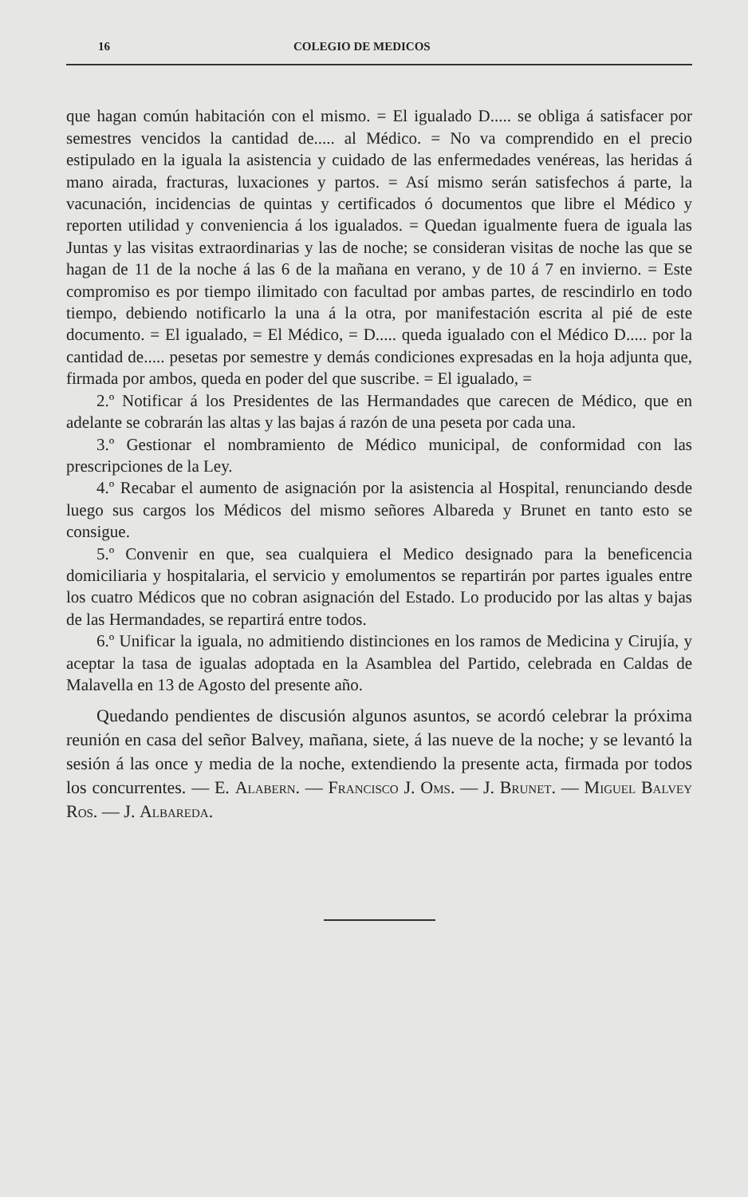16 COLEGIO DE MEDICOS
que hagan común habitación con el mismo. = El igualado D..... se obliga á satisfacer por semestres vencidos la cantidad de..... al Médico. = No va comprendido en el precio estipulado en la iguala la asistencia y cuidado de las enfermedades venéreas, las heridas á mano airada, fracturas, luxaciones y partos. = Así mismo serán satisfechos á parte, la vacunación, incidencias de quintas y certificados ó documentos que libre el Médico y reporten utilidad y conveniencia á los igualados. = Quedan igualmente fuera de iguala las Juntas y las visitas extraordinarias y las de noche; se consideran visitas de noche las que se hagan de 11 de la noche á las 6 de la mañana en verano, y de 10 á 7 en invierno. = Este compromiso es por tiempo ilimitado con facultad por ambas partes, de rescindirlo en todo tiempo, debiendo notificarlo la una á la otra, por manifestación escrita al pié de este documento. = El igualado, = El Médico, = D..... queda igualado con el Médico D..... por la cantidad de..... pesetas por semestre y demás condiciones expresadas en la hoja adjunta que, firmada por ambos, queda en poder del que suscribe. = El igualado, =
2.º Notificar á los Presidentes de las Hermandades que carecen de Médico, que en adelante se cobrarán las altas y las bajas á razón de una peseta por cada una.
3.º Gestionar el nombramiento de Médico municipal, de conformidad con las prescripciones de la Ley.
4.º Recabar el aumento de asignación por la asistencia al Hospital, renunciando desde luego sus cargos los Médicos del mismo señores Albareda y Brunet en tanto esto se consigue.
5.º Convenir en que, sea cualquiera el Medico designado para la beneficencia domiciliaria y hospitalaria, el servicio y emolumentos se repartirán por partes iguales entre los cuatro Médicos que no cobran asignación del Estado. Lo producido por las altas y bajas de las Hermandades, se repartirá entre todos.
6.º Unificar la iguala, no admitiendo distinciones en los ramos de Medicina y Cirujía, y aceptar la tasa de igualas adoptada en la Asamblea del Partido, celebrada en Caldas de Malavella en 13 de Agosto del presente año.
Quedando pendientes de discusión algunos asuntos, se acordó celebrar la próxima reunión en casa del señor Balvey, mañana, siete, á las nueve de la noche; y se levantó la sesión á las once y media de la noche, extendiendo la presente acta, firmada por todos los concurrentes. — E. Alabern. — Francisco J. Oms. — J. Brunet. — Miguel Balvey Ros. — J. Albareda.